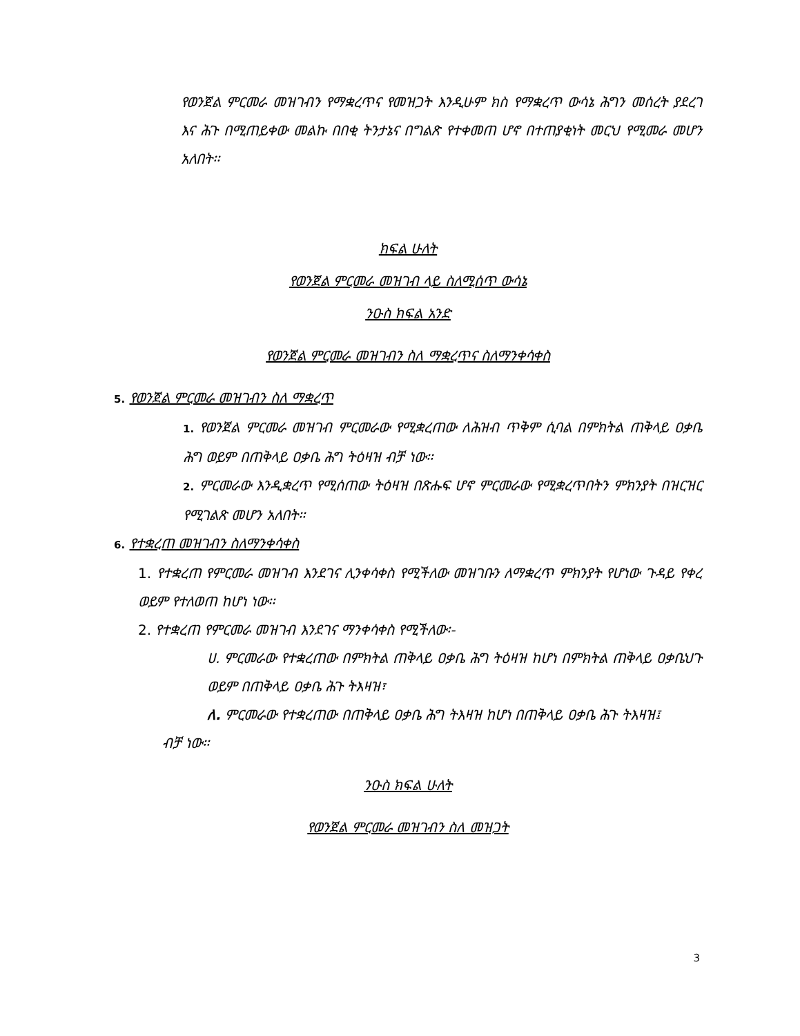የወንጀል ምርመራ መዝገብን የማቋረጥና የመዝጋት እንዲሁም ክስ የማቋረጥ ውሳኔ ሕግን መሰረት ያደረገ እና ሕጉ በሚጠይቀው መልኩ በበቂ ትንታኔና በግልጽ የተቀመጠ ሆኖ በተጠያቂነት መርህ የሚመራ መሆን አለበት፡፡
ክፍል ሁለት
የወንጀል ምርመራ መዝገብ ላይ ስለሚሰጥ ውሳኔ
ንዑስ ክፍል አንድ
የወንጀል ምርመራ መዝገብን ስለ ማቋረጥና ስለማንቀሳቀስ
5. የወንጀል ምርመራ መዝገብን ስለ ማቋረጥ
1. የወንጀል ምርመራ መዝገብ ምርመራው የሚቋረጠው ለሕዝብ ጥቅም ሲባል በምክትል ጠቅላይ ዐቃቤ ሕግ ወይም በጠቅላይ ዐቃቤ ሕግ ትዕዛዝ ብቻ ነው፡፡
2. ምርመራው እንዲቋረጥ የሚሰጠው ትዕዛዝ በጽሑፍ ሆኖ ምርመራው የሚቋረጥበትን ምክንያት በዝርዝር የሚገልጽ መሆን አለበት፡፡
6. የተቋረጠ መዝገብን ስለማንቀሳቀስ
1. የተቋረጠ የምርመራ መዝገብ እንደገና ሊንቀሳቀስ የሚችለው መዝገቡን ለማቋረጥ ምክንያት የሆነው ጉዳይ የቀረ ወይም የተለወጠ ከሆነ ነው፡፡
2. የተቋረጠ የምርመራ መዝገብ እንደገና ማንቀሳቀስ የሚችለው፡-
ሀ. ምርመራው የተቋረጠው በምክትል ጠቅላይ ዐቃቤ ሕግ ትዕዛዝ ከሆነ በምክትል ጠቅላይ ዐቃቤህጉ ወይም በጠቅላይ ዐቃቤ ሕጉ ትእዛዝ፣
ለ. ምርመራው የተቋረጠው በጠቅላይ ዐቃቤ ሕግ ትእዛዝ ከሆነ በጠቅላይ ዐቃቤ ሕጉ ትእዛዝ፤
ብቻ ነው፡፡
ንዑስ ክፍል ሁለት
የወንጀል ምርመራ መዝገብን ስለ መዝጋት
3